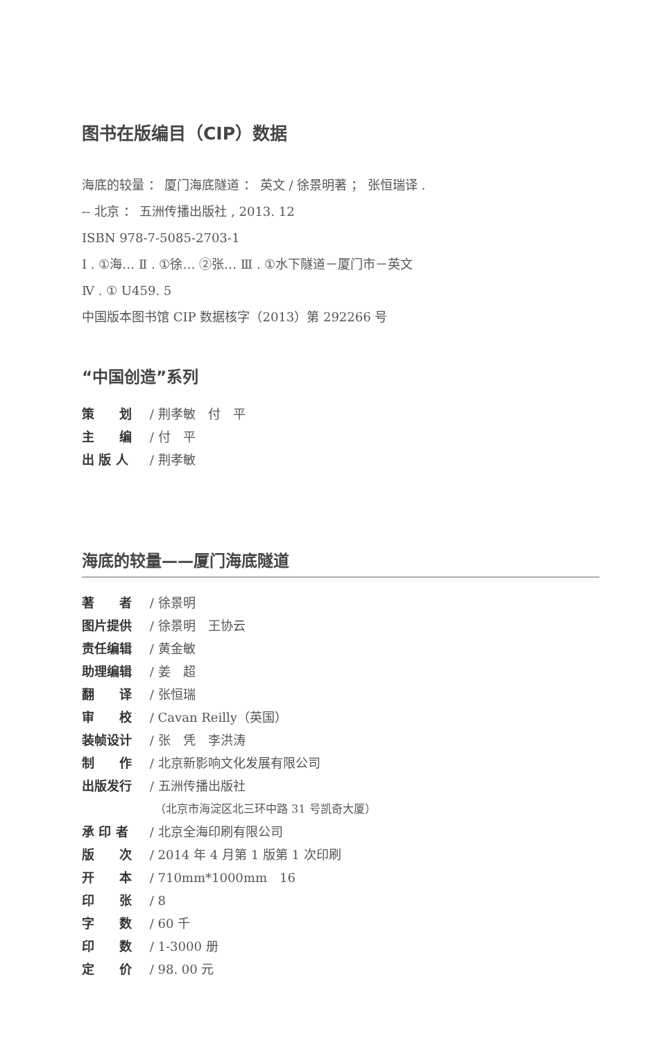图书在版编目（CIP）数据
海底的较量 ： 厦门海底隧道 ： 英文 / 徐景明著 ； 张恒瑞译 .
-- 北京 ： 五洲传播出版社 , 2013. 12
ISBN 978-7-5085-2703-1
Ⅰ . ①海… Ⅱ . ①徐… ②张… Ⅲ . ①水下隧道－厦门市－英文
Ⅳ . ① U459. 5
中国版本图书馆 CIP 数据核字（2013）第 292266 号
“中国创造”系列
策　　划 / 荆孝敏　付　平
主　　编 / 付　平
出 版 人 / 荆孝敏
海底的较量——厦门海底隧道
著　　者 / 徐景明
图片提供 / 徐景明　王协云
责任编辑 / 黄金敏
助理编辑 / 姜　超
翻　　译 / 张恒瑞
审　　校 / Cavan Reilly（英国）
装帧设计 / 张　凭　李洪涛
制　　作 / 北京新影响文化发展有限公司
出版发行 / 五洲传播出版社
（北京市海淀区北三环中路 31 号凯奇大厦）
承 印 者 / 北京全海印刷有限公司
版　　次 / 2014 年 4 月第 1 版第 1 次印刷
开　　本 / 710mm*1000mm　16
印　　张 / 8
字　　数 / 60 千
印　　数 / 1-3000 册
定　　价 / 98. 00 元